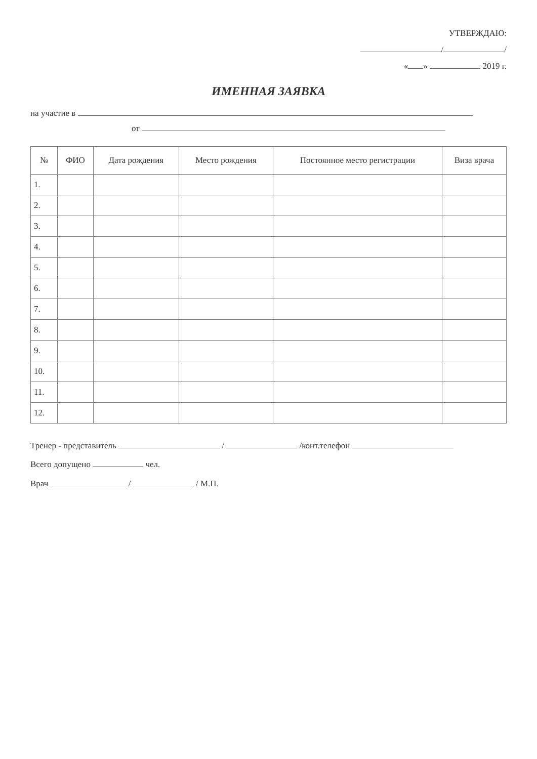УТВЕРЖДАЮ:
/ /
« » 2019 г.
ИМЕННАЯ ЗАЯВКА
на участие в
от
| № | ФИО | Дата рождения | Место рождения | Постоянное место регистрации | Виза врача |
| --- | --- | --- | --- | --- | --- |
| 1. | | | | | |
| 2. | | | | | |
| 3. | | | | | |
| 4. | | | | | |
| 5. | | | | | |
| 6. | | | | | |
| 7. | | | | | |
| 8. | | | | | |
| 9. | | | | | |
| 10. | | | | | |
| 11. | | | | | |
| 12. | | | | | |
Тренер - представитель / /конт.телефон
Всего допущено чел.
Врач / / М.П.